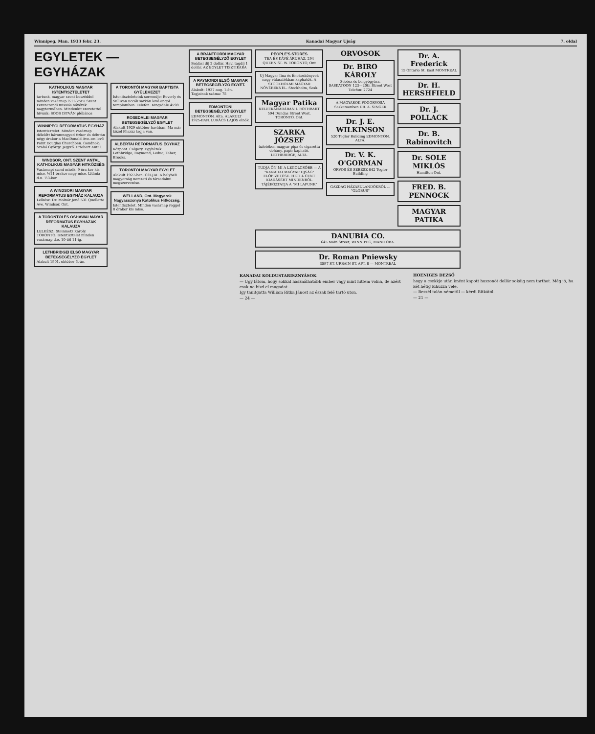Winnipeg, Man. 1933 febr. 23. Kanadai Magyar Ujság 7. oldal
EGYLETEK — EGYHÁZAK
KATHOLIKUS MAGYAR ISTENTISZTELETET
tartunk, magyar szent beszéddel minden vasárnap ½11-kor a Szent Ferencrendi missiós nővérek nagytermében. Mindenkit szeretettel hivunk: SOOS ISTVÁN plébános
WINNIPEGI REFORMATUS EGYHÁZ
Istentisztelet. Minden vasárnap délelőtt háromnegyed tizkor és délután négy órakor a MacDonald Ave.-en levő Point Douglas Churchben. Gondnok: Szabó György. Jegyző: Friebert Antal.
WINDSOR, ONT. SZENT ANTAL KATHOLIKUS MAGYAR HITKÖZSÉG
Vasárnapi szent misék: 9 óra kor kis mise, ½11 órakor nagy mise. Litánia d.u. ½3-kor.
A WINDSORI MAGYAR REFORMATUS EGYHÁZ KALAUZA
Lelkész: Dr. Molnár Jenő 531 Quellette Ave. Windsor, Ont.
A TORONTÓI ÉS OSHAWAI MAYAR REFORMATUS EGYHÁZAK KALAUZA
LELKÉSZ: Steinmetz Károly. TORONTÓ: Istentisztelet minden vasárnap d.e. 10-től 11-ig.
LETHBRIDGEI ELSŐ MAGYAR BETEGSEGÉLYZŐ EGYLET
Alakult 1901. október 6.-án.
A TORONTÓI MAGYAR BAPTISTA GYÜLEKEZET
Istentiszteleteink sorrendje: Beverly és Sullivan uccák sarkán levő angol templomban. Telefon: Kingsdale 4598
ROSEDALEI MAGYAR BETEGSEGÉLYZŐ EGYLET
Alakult 1929 október havában. Ma már közel félszáz tagja van.
ALBERTAI REFORMATUS EGYHÁZ
Központ: Calgary. Egyházak: Lethbridge, Raymond, Leduc, Taber, Brooks.
TORONTÓI MAGYAR EGYLET
Alakult 1927-ben. CÉLJAI: A helybeli magyarság nemzeti és társadalmi megszervezése.
WELLAND, Ont. Magyarok Nagyasszonya Katolikus Hitközség.
Istentisztelet. Minden vasárnap reggel 8 órakor kis mise.
A BRANTFORDI MAGYAR BETEGSEGÉLYZŐ EGYLET
Beálási díj 2 dollár. Havi tagdíj 1 dollár. AZ EGYLET TISZTIKARA
A RAYMONDI ELSŐ MAGYAR BETEGSEGÉLYZŐ EGYET.
Alakult: 1927 aug. 1-én. Tagjainak száma: 75
EDMONTONI BETEGSEGÉLYZŐ EGYLET
EDMONTON, Alta. ALAKULT 1925-BAN. LUKÁCS LAJOS elnök.
PEOPLE'S STORES
TEA ÉS KÁVÉ ÁRUHÁZ. 294 QUEEN ST. W. TORONTO, Ont
Uj Magyar Iina és Énekeskönyvek nagy választékban kaphatók. A STOCKHOLMI MAGYAR NŐVÉREKNÉL. Stockholm, Sask.
Magyar Patika
KELETKANADÁBAN I. ROTHBART 594 Dundas Street West. TORONTO, Ont.
SZARKA JÓZSEF
üzletében magyar pipa és cigaretta dohány, papír kapható. LETHBRIDGE, ALTA.
TUDJA ÖN MI A LEGOLCSÓBB — A "KANADAI MAGYAR UJSÁG" ELŐFIZETÉSE. HETI 4 CENT KIADÁSÉRT MINDENRŐL TÁJÉKOZTATJA A "MI LAPUNK"
ORVOSOK
Dr. BIRO KÁROLY
Sebész és belgyógyász. SASKATOON 123—20th Street West Telefon: 2724
A MAGYAROK FOGORVOSA Saskatoonban DR. A. SINGER
Dr. J. E. WILKINSON
520 Tegler Building EDMONTON, ALTA.
Dr. V. K. O'GORMAN
ORVOS ÉS SEBÉSZ 642 Tegler Building
GAZDAG HÁZASULANDÓKRÓL ... "GLOBUS"
Dr. A. Frederick
15 Ontario St. East MONTREAL
Dr. H. HERSHFIELD
Dr. J. POLLACK
Dr. B. Rabinovitch
Dr. SOLE MIKLÓS
Hamilton Ont.
FRED. B. PENNOCK
MAGYAR PATIKA
DANUBIA CO.
645 Main Street, WINNIPEG, MANITOBA.
Dr. Roman Pniewsky
3597 ST. URBAIN ST. APT. 8 — MONTREAL
KANADAI KOLDUSTARISZNYÁSOK
— Ugy látom, hogy sokkal használhatóbb ember vagy mint hittem volna, de azért csak ne bízd el magadat...
Igy tanitgatta William Ritka Jánost az észak felé tartó uton.
— 24 —
HOENIGES DEZSŐ
hogy a csekkje után imént kapott huszonöt dollár sokáig nem tarthat. Még jó, ha két hétig kihuzza vele.
— Beszél talán németül — kérdi Ritkától.
— 21 —